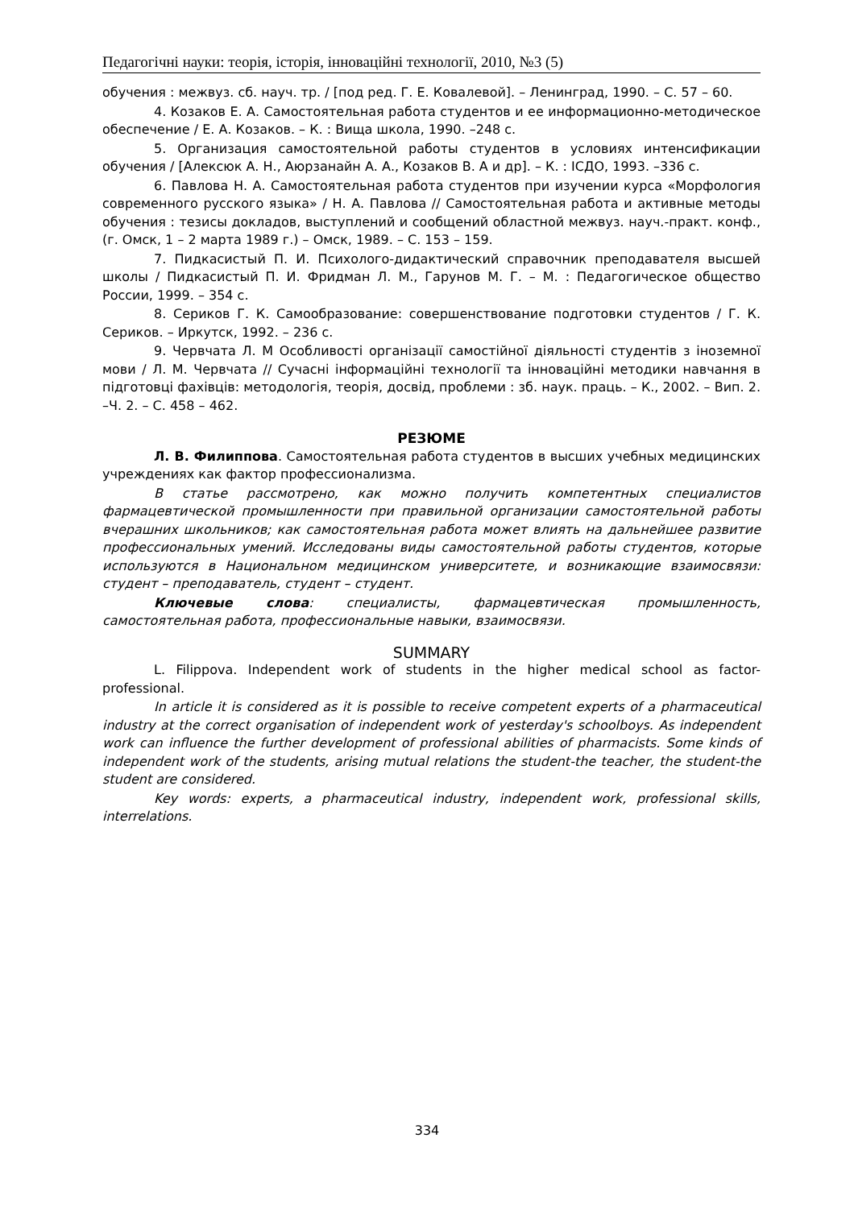Педагогічні науки: теорія, історія, інноваційні технології, 2010, №3 (5)
обучения : межвуз. сб. науч. тр. / [под ред. Г. Е. Ковалевой]. – Ленинград, 1990. – С. 57 – 60.
4. Козаков Е. А. Самостоятельная работа студентов и ее информационно-методическое обеспечение / Е. А. Козаков. – К. : Вища школа, 1990. –248 с.
5. Организация самостоятельной работы студентов в условиях интенсификации обучения / [Алексюк А. Н., Аюрзанайн А. А., Козаков В. А и др]. – К. : ІСДО, 1993. –336 с.
6. Павлова Н. А. Самостоятельная работа студентов при изучении курса «Морфология современного русского языка» / Н. А. Павлова // Самостоятельная работа и активные методы обучения : тезисы докладов, выступлений и сообщений областной межвуз. науч.-практ. конф., (г. Омск, 1 – 2 марта 1989 г.) – Омск, 1989. – С. 153 – 159.
7. Пидкасистый П. И. Психолого-дидактический справочник преподавателя высшей школы / Пидкасистый П. И. Фридман Л. М., Гарунов М. Г. – М. : Педагогическое общество России, 1999. – 354 с.
8. Сериков Г. К. Самообразование: совершенствование подготовки студентов / Г. К. Сериков. – Иркутск, 1992. – 236 с.
9. Червчата Л. М Особливості організації самостійної діяльності студентів з іноземної мови / Л. М. Червчата // Сучасні інформаційні технології та інноваційні методики навчання в підготовці фахівців: методологія, теорія, досвід, проблеми : зб. наук. праць. – К., 2002. – Вип. 2. –Ч. 2. – С. 458 – 462.
РЕЗЮМЕ
Л. В. Филиппова. Самостоятельная работа студентов в высших учебных медицинских учреждениях как фактор профессионализма.
В статье рассмотрено, как можно получить компетентных специалистов фармацевтической промышленности при правильной организации самостоятельной работы вчерашних школьников; как самостоятельная работа может влиять на дальнейшее развитие профессиональных умений. Исследованы виды самостоятельной работы студентов, которые используются в Национальном медицинском университете, и возникающие взаимосвязи: студент – преподаватель, студент – студент.
Ключевые слова: специалисты, фармацевтическая промышленность, самостоятельная работа, профессиональные навыки, взаимосвязи.
SUMMARY
L. Filippova. Independent work of students in the higher medical school as factor-professional.
In article it is considered as it is possible to receive competent experts of a pharmaceutical industry at the correct organisation of independent work of yesterday's schoolboys. As independent work can influence the further development of professional abilities of pharmacists. Some kinds of independent work of the students, arising mutual relations the student-the teacher, the student-the student are considered.
Key words: experts, a pharmaceutical industry, independent work, professional skills, interrelations.
334